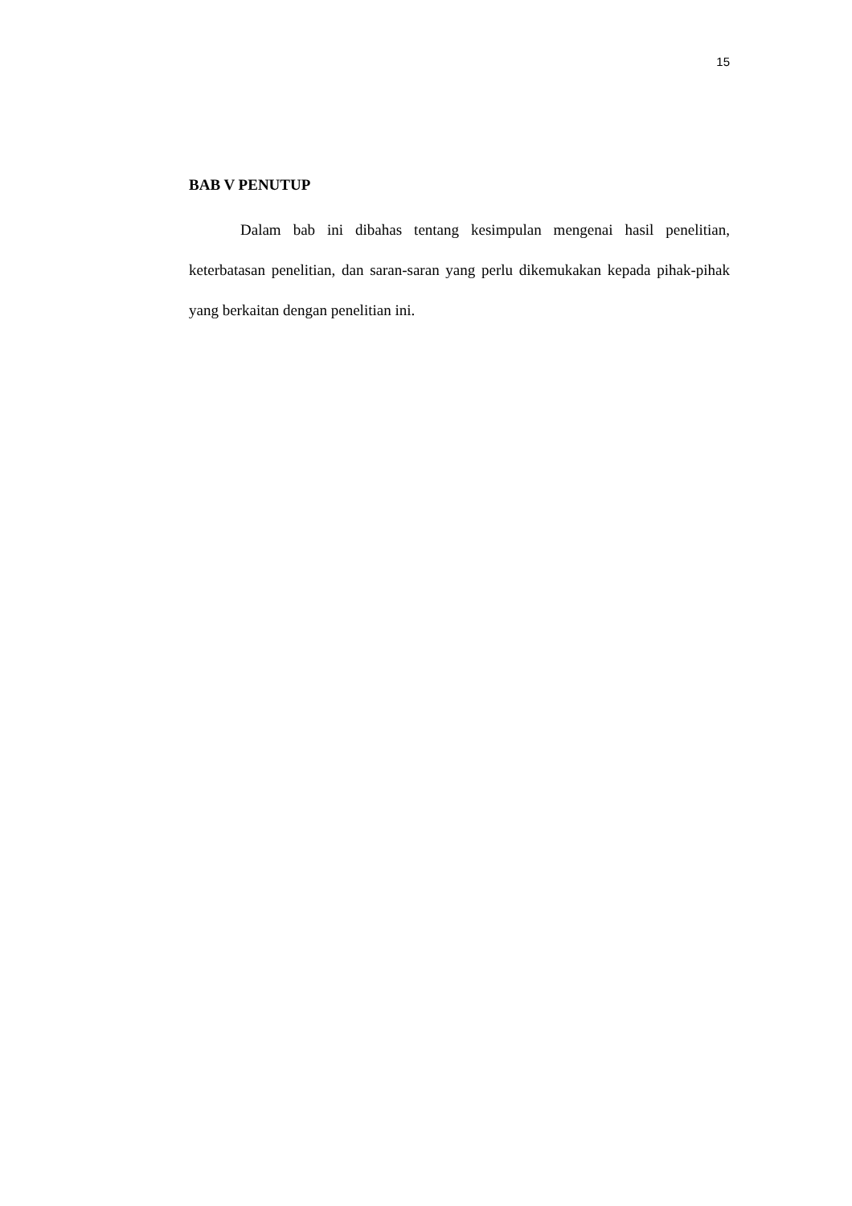15
BAB V PENUTUP
Dalam bab ini dibahas tentang kesimpulan mengenai hasil penelitian, keterbatasan penelitian, dan saran-saran yang perlu dikemukakan kepada pihak-pihak yang berkaitan dengan penelitian ini.